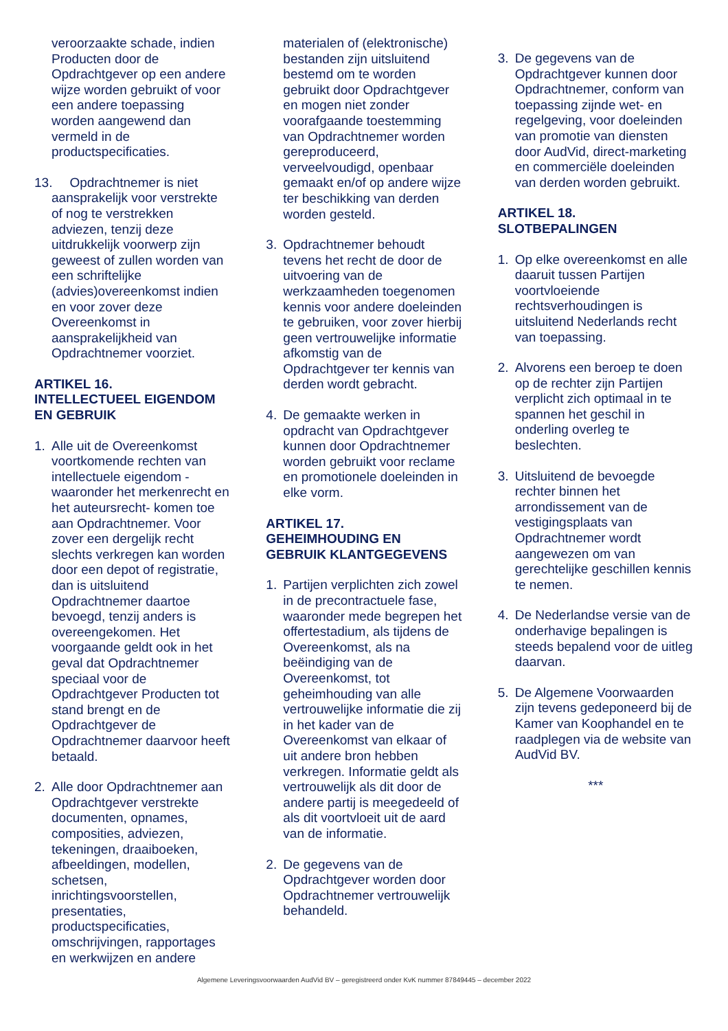veroorzaakte schade, indien Producten door de Opdrachtgever op een andere wijze worden gebruikt of voor een andere toepassing worden aangewend dan vermeld in de productspecificaties.
13. Opdrachtnemer is niet aansprakelijk voor verstrekte of nog te verstrekken adviezen, tenzij deze uitdrukkelijk voorwerp zijn geweest of zullen worden van een schriftelijke (advies)overeenkomst indien en voor zover deze Overeenkomst in aansprakelijkheid van Opdrachtnemer voorziet.
ARTIKEL 16.
INTELLECTUEEL EIGENDOM EN GEBRUIK
1. Alle uit de Overeenkomst voortkomende rechten van intellectuele eigendom - waaronder het merkenrecht en het auteursrecht- komen toe aan Opdrachtnemer. Voor zover een dergelijk recht slechts verkregen kan worden door een depot of registratie, dan is uitsluitend Opdrachtnemer daartoe bevoegd, tenzij anders is overeengekomen. Het voorgaande geldt ook in het geval dat Opdrachtnemer speciaal voor de Opdrachtgever Producten tot stand brengt en de Opdrachtgever de Opdrachtnemer daarvoor heeft betaald.
2. Alle door Opdrachtnemer aan Opdrachtgever verstrekte documenten, opnames, composities, adviezen, tekeningen, draaiboeken, afbeeldingen, modellen, schetsen, inrichtingsvoorstellen, presentaties, productspecificaties, omschrijvingen, rapportages en werkwijzen en andere
materialen of (elektronische) bestanden zijn uitsluitend bestemd om te worden gebruikt door Opdrachtgever en mogen niet zonder voorafgaande toestemming van Opdrachtnemer worden gereproduceerd, verveelvoudigd, openbaar gemaakt en/of op andere wijze ter beschikking van derden worden gesteld.
3. Opdrachtnemer behoudt tevens het recht de door de uitvoering van de werkzaamheden toegenomen kennis voor andere doeleinden te gebruiken, voor zover hierbij geen vertrouwelijke informatie afkomstig van de Opdrachtgever ter kennis van derden wordt gebracht.
4. De gemaakte werken in opdracht van Opdrachtgever kunnen door Opdrachtnemer worden gebruikt voor reclame en promotionele doeleinden in elke vorm.
ARTIKEL 17.
GEHEIMHOUDING EN GEBRUIK KLANTGEGEVENS
1. Partijen verplichten zich zowel in de precontractuele fase, waaronder mede begrepen het offertestadium, als tijdens de Overeenkomst, als na beëindiging van de Overeenkomst, tot geheimhouding van alle vertrouwelijke informatie die zij in het kader van de Overeenkomst van elkaar of uit andere bron hebben verkregen. Informatie geldt als vertrouwelijk als dit door de andere partij is meegedeeld of als dit voortvloeit uit de aard van de informatie.
2. De gegevens van de Opdrachtgever worden door Opdrachtnemer vertrouwelijk behandeld.
3. De gegevens van de Opdrachtgever kunnen door Opdrachtnemer, conform van toepassing zijnde wet- en regelgeving, voor doeleinden van promotie van diensten door AudVid, direct-marketing en commerciële doeleinden van derden worden gebruikt.
ARTIKEL 18.
SLOTBEPALINGEN
1. Op elke overeenkomst en alle daaruit tussen Partijen voortvloeiende rechtsverhoudingen is uitsluitend Nederlands recht van toepassing.
2. Alvorens een beroep te doen op de rechter zijn Partijen verplicht zich optimaal in te spannen het geschil in onderling overleg te beslechten.
3. Uitsluitend de bevoegde rechter binnen het arrondissement van de vestigingsplaats van Opdrachtnemer wordt aangewezen om van gerechtelijke geschillen kennis te nemen.
4. De Nederlandse versie van de onderhavige bepalingen is steeds bepalend voor de uitleg daarvan.
5. De Algemene Voorwaarden zijn tevens gedeponeerd bij de Kamer van Koophandel en te raadplegen via de website van AudVid BV.
***
Algemene Leveringsvoorwaarden AudVid BV – geregistreerd onder KvK nummer 87849445 – december 2022